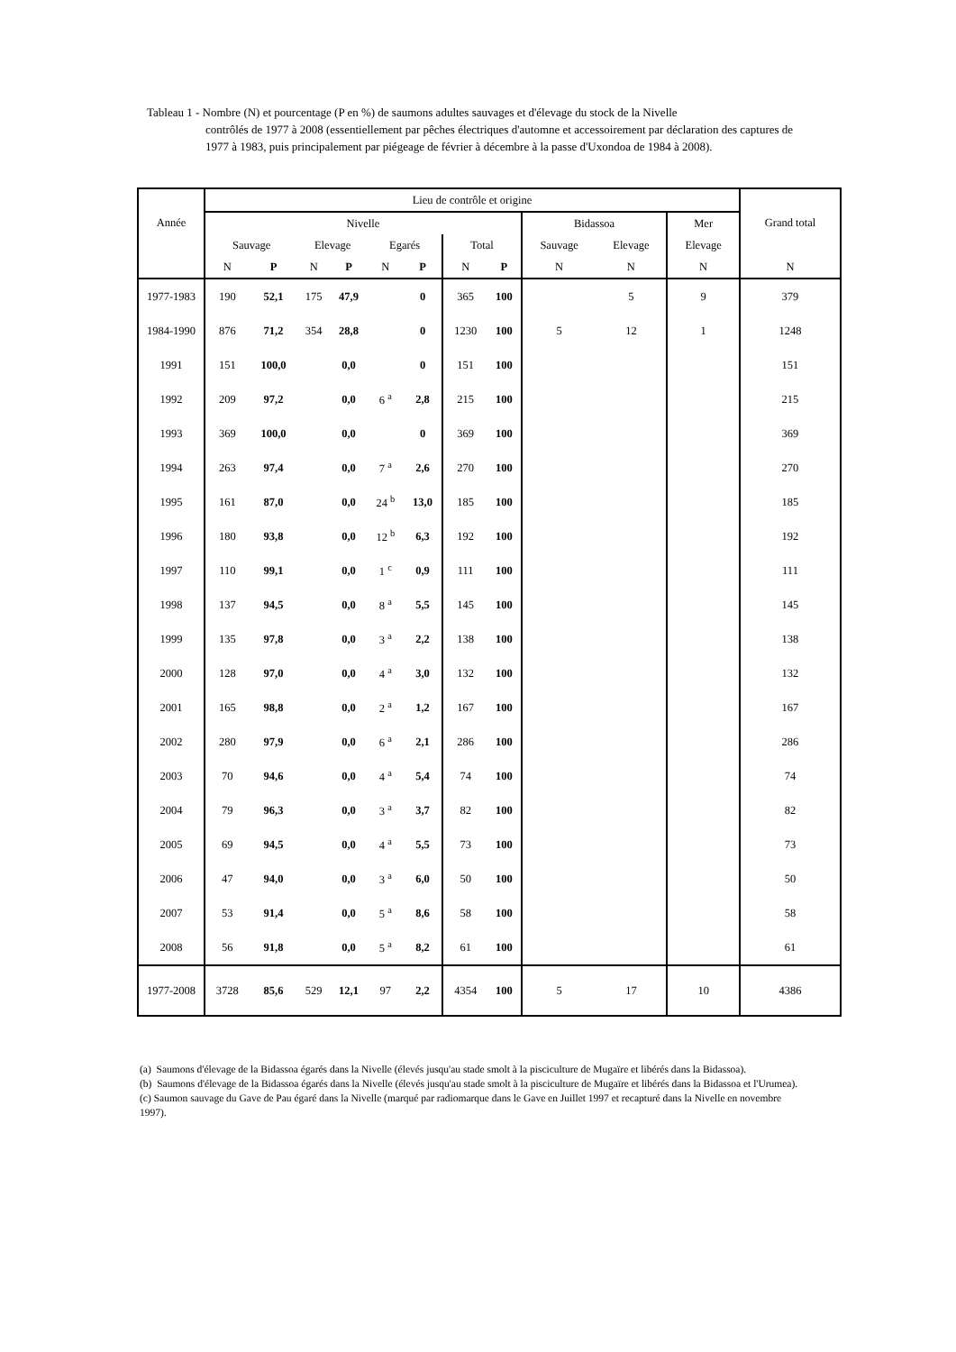Tableau 1 - Nombre (N) et pourcentage (P en %) de saumons adultes sauvages et d'élevage du stock de la Nivelle
contrôlés de 1977 à 2008 (essentiellement par pêches électriques d'automne et accessoirement par déclaration des captures de 1977 à 1983, puis principalement par piégeage de février à décembre à la passe d'Uxondoa de 1984 à 2008).
| Année | Lieu de contrôle et origine | | | | | | | | | | | Grand total |
| --- | --- | --- | --- | --- | --- | --- | --- | --- | --- | --- | --- | --- |
| | Nivelle | | | | | | | | Bidassoa | | Mer | |
| | Sauvage | | Elevage | | Egarés | | Total | | Sauvage | Elevage | Elevage | |
| | N | P | N | P | N | P | N | P | N | N | N | N |
| 1977-1983 | 190 | 52,1 | 175 | 47,9 | | 0 | 365 | 100 | | 5 | 9 | 379 |
| 1984-1990 | 876 | 71,2 | 354 | 28,8 | | 0 | 1230 | 100 | 5 | 12 | 1 | 1248 |
| 1991 | 151 | 100,0 | | 0,0 | | 0 | 151 | 100 | | | | 151 |
| 1992 | 209 | 97,2 | | 0,0 | 6 <sup>a</sup> | 2,8 | 215 | 100 | | | | 215 |
| 1993 | 369 | 100,0 | | 0,0 | | 0 | 369 | 100 | | | | 369 |
| 1994 | 263 | 97,4 | | 0,0 | 7 <sup>a</sup> | 2,6 | 270 | 100 | | | | 270 |
| 1995 | 161 | 87,0 | | 0,0 | 24 <sup>b</sup> | 13,0 | 185 | 100 | | | | 185 |
| 1996 | 180 | 93,8 | | 0,0 | 12 <sup>b</sup> | 6,3 | 192 | 100 | | | | 192 |
| 1997 | 110 | 99,1 | | 0,0 | 1 <sup>c</sup> | 0,9 | 111 | 100 | | | | 111 |
| 1998 | 137 | 94,5 | | 0,0 | 8 <sup>a</sup> | 5,5 | 145 | 100 | | | | 145 |
| 1999 | 135 | 97,8 | | 0,0 | 3 <sup>a</sup> | 2,2 | 138 | 100 | | | | 138 |
| 2000 | 128 | 97,0 | | 0,0 | 4 <sup>a</sup> | 3,0 | 132 | 100 | | | | 132 |
| 2001 | 165 | 98,8 | | 0,0 | 2 <sup>a</sup> | 1,2 | 167 | 100 | | | | 167 |
| 2002 | 280 | 97,9 | | 0,0 | 6 <sup>a</sup> | 2,1 | 286 | 100 | | | | 286 |
| 2003 | 70 | 94,6 | | 0,0 | 4 <sup>a</sup> | 5,4 | 74 | 100 | | | | 74 |
| 2004 | 79 | 96,3 | | 0,0 | 3 <sup>a</sup> | 3,7 | 82 | 100 | | | | 82 |
| 2005 | 69 | 94,5 | | 0,0 | 4 <sup>a</sup> | 5,5 | 73 | 100 | | | | 73 |
| 2006 | 47 | 94,0 | | 0,0 | 3 <sup>a</sup> | 6,0 | 50 | 100 | | | | 50 |
| 2007 | 53 | 91,4 | | 0,0 | 5 <sup>a</sup> | 8,6 | 58 | 100 | | | | 58 |
| 2008 | 56 | 91,8 | | 0,0 | 5 <sup>a</sup> | 8,2 | 61 | 100 | | | | 61 |
| 1977-2008 | 3728 | 85,6 | 529 | 12,1 | 97 | 2,2 | 4354 | 100 | 5 | 17 | 10 | 4386 |
(a) Saumons d'élevage de la Bidassoa égarés dans la Nivelle (élevés jusqu'au stade smolt à la pisciculture de Mugaïre et libérés dans la Bidassoa).
(b) Saumons d'élevage de la Bidassoa égarés dans la Nivelle (élevés jusqu'au stade smolt à la pisciculture de Mugaïre et libérés dans la Bidassoa et l'Urumea).
(c) Saumon sauvage du Gave de Pau égaré dans la Nivelle (marqué par radiomarque dans le Gave en Juillet 1997 et recapturé dans la Nivelle en novembre 1997).